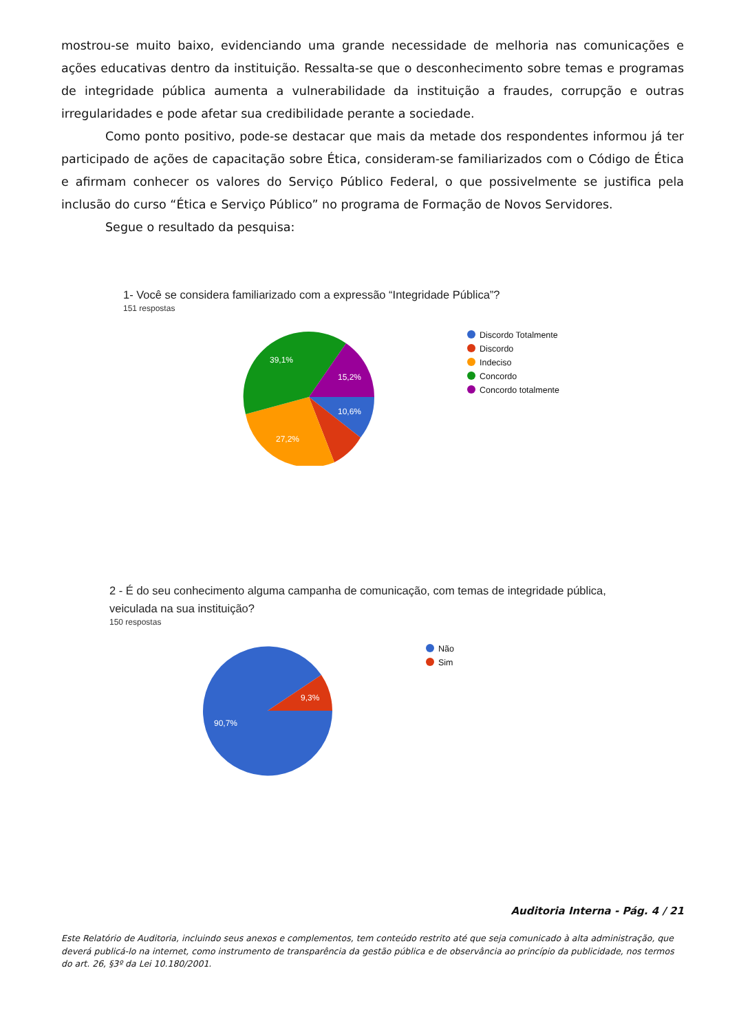mostrou-se muito baixo, evidenciando uma grande necessidade de melhoria nas comunicações e ações educativas dentro da instituição. Ressalta-se que o desconhecimento sobre temas e programas de integridade pública aumenta a vulnerabilidade da instituição a fraudes, corrupção e outras irregularidades e pode afetar sua credibilidade perante a sociedade.
Como ponto positivo, pode-se destacar que mais da metade dos respondentes informou já ter participado de ações de capacitação sobre Ética, consideram-se familiarizados com o Código de Ética e afirmam conhecer os valores do Serviço Público Federal, o que possivelmente se justifica pela inclusão do curso “Ética e Serviço Público” no programa de Formação de Novos Servidores.
Segue o resultado da pesquisa:
1- Você se considera familiarizado com a expressão “Integridade Pública”?
151 respostas
15,2%
39,1%
10,6%
27,2%
Discordo Totalmente
Discordo
Indeciso
Concordo
Concordo totalmente
2 - É do seu conhecimento alguma campanha de comunicação, com temas de integridade pública,
veiculada na sua instituição?
150 respostas
9,3%
90,7%
Não
Sim
Auditoria Interna - Pág. 4 / 21
Este Relatório de Auditoria, incluindo seus anexos e complementos, tem conteúdo restrito até que seja comunicado à alta administração, que deverá publicá-lo na internet, como instrumento de transparência da gestão pública e de observância ao princípio da publicidade, nos termos do art. 26, §3º da Lei 10.180/2001.